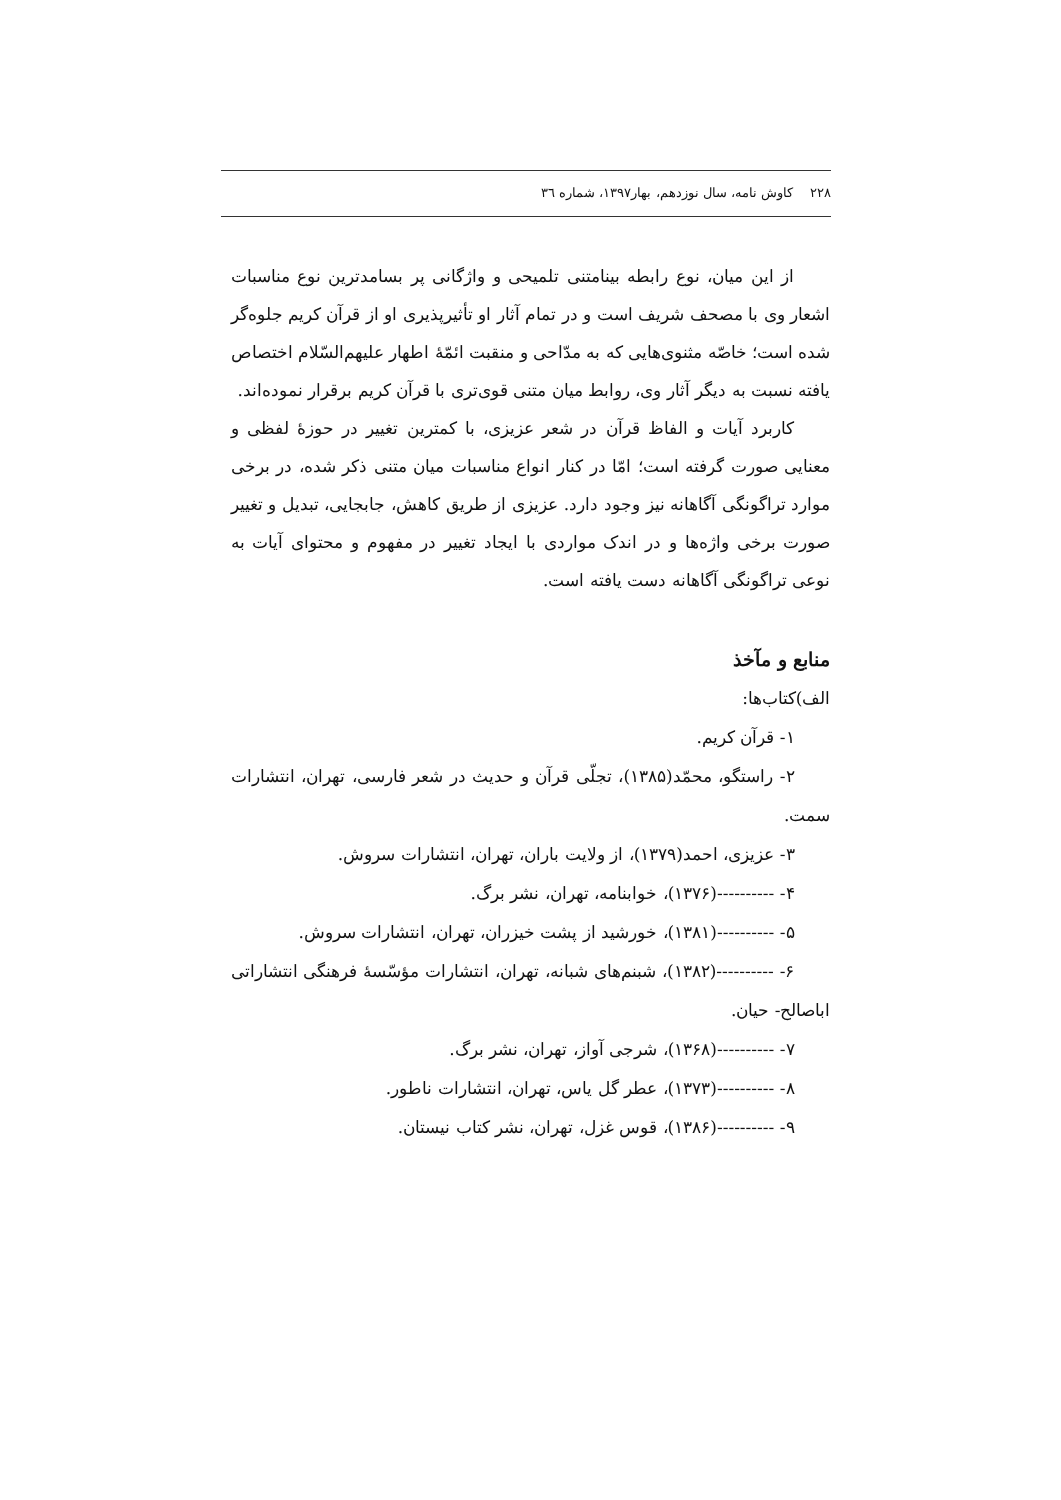۲۲۸ کاوش نامه، سال نوزدهم، بهار۱۳۹۷، شماره ٣٦
از این میان، نوع رابطه بینامتنی تلمیحی و واژگانی پر بسامدترین نوع مناسبات اشعار وی با مصحف شریف است و در تمام آثار او تأثیرپذیری او از قرآن کریم جلوه‌گر شده است؛ خاصّه مثنوی‌هایی که به مدّاحی و منقبت ائمّهٔ اطهار علیهم‌السّلام اختصاص یافته نسبت به دیگر آثار وی، روابط میان متنی قوی‌تری با قرآن کریم برقرار نموده‌اند.
کاربرد آیات و الفاظ قرآن در شعر عزیزی، با کمترین تغییر در حوزهٔ لفظی و معنایی صورت گرفته است؛ امّا در کنار انواع مناسبات میان متنی ذکر شده، در برخی موارد تراگونگی آگاهانه نیز وجود دارد. عزیزی از طریق کاهش، جابجایی، تبدیل و تغییر صورت برخی واژه‌ها و در اندک مواردی با ایجاد تغییر در مفهوم و محتوای آیات به نوعی تراگونگی آگاهانه دست یافته است.
منابع و مآخذ
الف)کتاب‌ها:
۱- قرآن کریم.
۲- راستگو، محمّد(۱۳۸۵)، تجلّی قرآن و حدیث در شعر فارسی، تهران، انتشارات سمت.
۳- عزیزی، احمد(۱۳۷۹)، از ولایت باران، تهران، انتشارات سروش.
۴- ----------(۱۳۷۶)، خوابنامه، تهران، نشر برگ.
۵- ----------(۱۳۸۱)، خورشید از پشت خیزران، تهران، انتشارات سروش.
۶- ----------(۱۳۸۲)، شبنم‌های شبانه، تهران، انتشارات مؤسّسهٔ فرهنگی انتشاراتی اباصالح- حیان.
۷- ----------(۱۳۶۸)، شرجی آواز، تهران، نشر برگ.
۸- ----------(۱۳۷۳)، عطر گل یاس، تهران، انتشارات ناطور.
۹- ----------(۱۳۸۶)، قوس غزل، تهران، نشر کتاب نیستان.